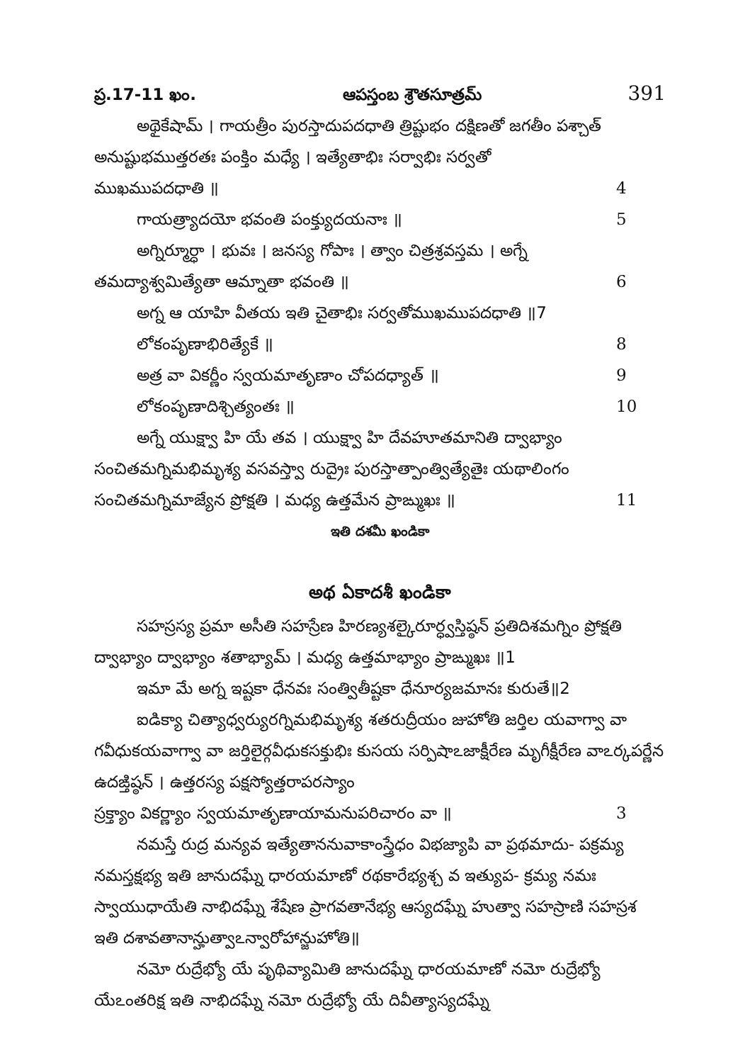ప్ర.17-11 ఖం. ఆపస్తంబ శ్రౌతసూత్రమ్ 391
అథైకేషామ్ । గాయత్రీం పురస్తాదుపదధాతి త్రిష్టుభం దక్షిణతో జగతీం పశ్చాత్ అనుష్టుభముత్తరతః పంక్తిం మధ్యే । ఇత్యేతాభిః సర్వాభిః సర్వతో
ముఖముపదధాతి ॥ 4
గాయత్ర్యాదయో భవంతి పంక్త్యుదయనాః ॥ 5
అగ్నిర్మూర్ధా । భువః । జనస్య గోపాః । త్వాం చిత్రశ్రవస్తమ । అగ్నే
తమద్యాశ్వమిత్యేతా ఆమ్నాతా భవంతి ॥ 6
అగ్న ఆ యాహి వీతయ ఇతి చైతాభిః సర్వతోముఖముపదధాతి ॥7
లోకంపృణాభిరిత్యేకే ॥ 8
అత్ర వా వికర్ణీం స్వయమాతృణాం చోపదధ్యాత్ ॥ 9
లోకంపృణాదిశ్చిత్యంతః ॥ 10
అగ్నే యుక్ష్వా హి యే తవ । యుక్ష్వా హి దేవహూతమానితి ద్వాభ్యాం సంచితమగ్నిమభిమృశ్య వసవస్త్వా రుద్రైః పురస్తాత్పాంత్విత్యేతైః యథాలింగం
సంచితమగ్నిమాజ్యేన ప్రోక్షతి । మధ్య ఉత్తమేన ప్రాఙ్ముఖః ॥ 11
ఇతి దశమీ ఖండికా
అథ ఏకాదశీ ఖండికా
సహస్రస్య ప్రమా అసీతి సహస్రేణ హిరణ్యశల్కైరూర్ధ్వస్తిష్ఠన్ ప్రతిదిశమగ్నిం ప్రోక్షతి ద్వాభ్యాం ద్వాభ్యాం శతాభ్యామ్ । మధ్య ఉత్తమాభ్యాం ప్రాఙ్ముఖః ॥1
ఇమా మే అగ్న ఇష్టకా ధేనవః సంత్వితీష్టకా ధేనూర్యజమానః కురుతే॥2
ఐడిక్యా చిత్యాధ్వర్యురగ్నిమభిమృశ్య శతరుద్రీయం జుహోతి జర్తిల యవాగ్వా వా గవీధుకయవాగ్వా వా జర్తిలైర్గవీధుకసక్తుభిః కుసయ సర్పిషాఽజాక్షీరేణ మృగీక్షీరేణ వాఽర్కపర్ణేన ఉదఙ్తిష్ఠన్ । ఉత్తరస్య పక్షస్యోత్తరాపరస్యాం
స్రక్త్యాం వికర్ణ్యాం స్వయమాతృణాయామనుపరిచారం వా ॥ 3
నమస్తే రుద్ర మన్యవ ఇత్యేతాననువాకాంస్త్రేధం విభజ్యాపి వా ప్రథమాదు- పక్రమ్య నమస్తక్షభ్య ఇతి జానుదఘ్నే ధారయమాణో రథకారేభ్యశ్చ వ ఇత్యుప- క్రమ్య నమః స్వాయుధాయేతి నాభిదఘ్నే శేషేణ ప్రాగవతానేభ్య ఆస్యదఘ్నే హుత్వా సహస్రాణి సహస్రశ ఇతి దశావతానాన్హుత్వాఽన్వారోహాన్జుహోతి॥
నమో రుద్రేభ్యో యే పృథివ్యామితి జానుదఘ్నే ధారయమాణో నమో రుద్రేభ్యో యేఽంతరిక్ష ఇతి నాభిదఘ్నే నమో రుద్రేభ్యో యే దివీత్యాస్యదఘ్నే